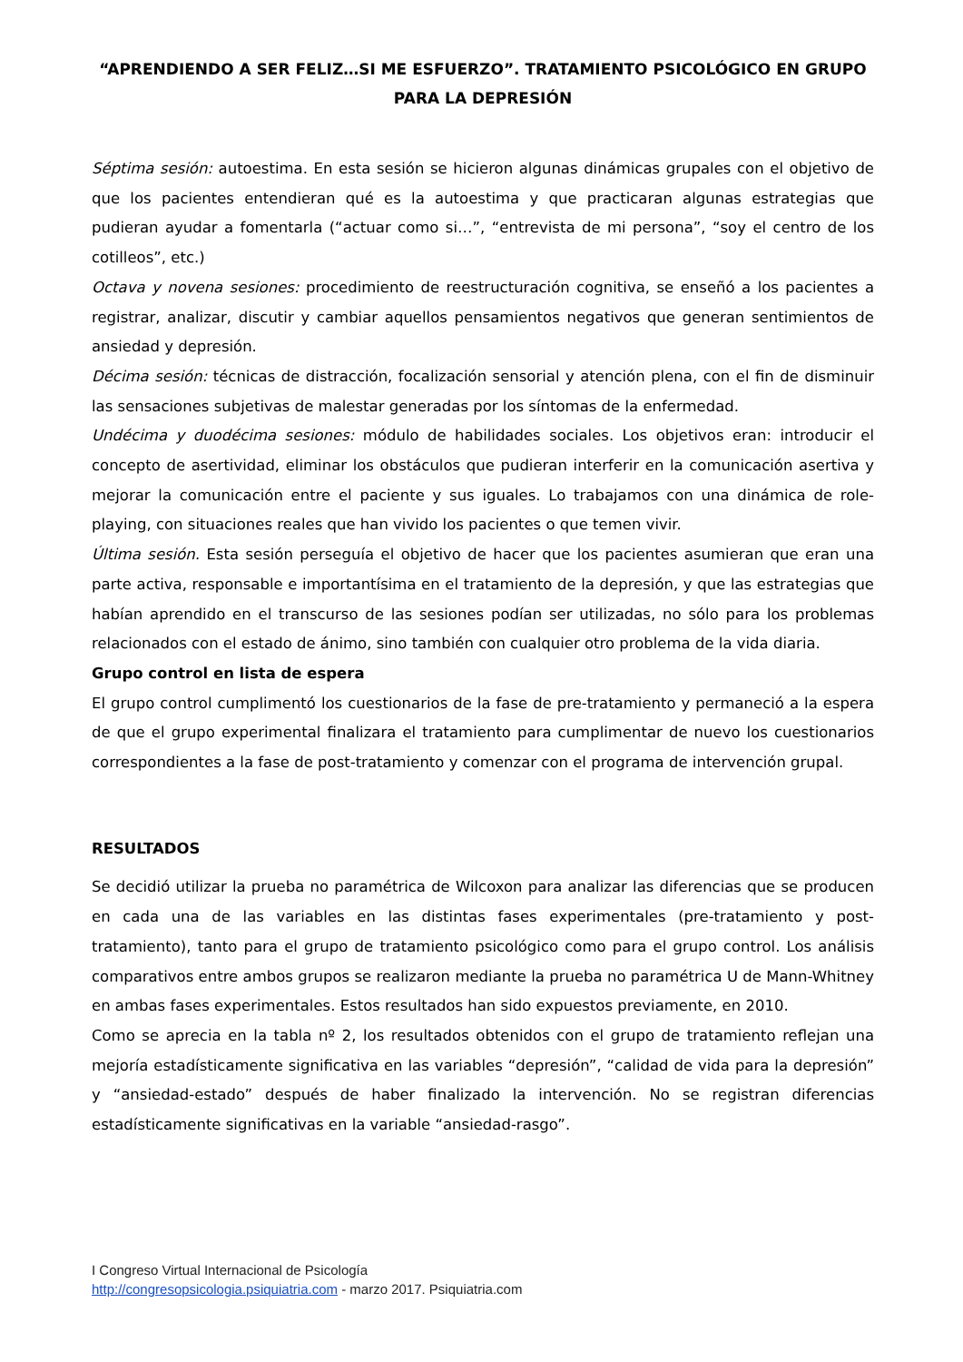“APRENDIENDO A SER FELIZ…SI ME ESFUERZO”. TRATAMIENTO PSICOLÓGICO EN GRUPO PARA LA DEPRESIÓN
Séptima sesión: autoestima. En esta sesión se hicieron algunas dinámicas grupales con el objetivo de que los pacientes entendieran qué es la autoestima y que practicaran algunas estrategias que pudieran ayudar a fomentarla (“actuar como si…”, “entrevista de mi persona”, “soy el centro de los cotilleos”, etc.)
Octava y novena sesiones: procedimiento de reestructuración cognitiva, se enseñó a los pacientes a registrar, analizar, discutir y cambiar aquellos pensamientos negativos que generan sentimientos de ansiedad y depresión.
Décima sesión: técnicas de distracción, focalización sensorial y atención plena, con el fin de disminuir las sensaciones subjetivas de malestar generadas por los síntomas de la enfermedad.
Undécima y duodécima sesiones: módulo de habilidades sociales. Los objetivos eran: introducir el concepto de asertividad, eliminar los obstáculos que pudieran interferir en la comunicación asertiva y mejorar la comunicación entre el paciente y sus iguales. Lo trabajamos con una dinámica de role-playing, con situaciones reales que han vivido los pacientes o que temen vivir.
Última sesión. Esta sesión perseguía el objetivo de hacer que los pacientes asumieran que eran una parte activa, responsable e importantísima en el tratamiento de la depresión, y que las estrategias que habían aprendido en el transcurso de las sesiones podían ser utilizadas, no sólo para los problemas relacionados con el estado de ánimo, sino también con cualquier otro problema de la vida diaria.
Grupo control en lista de espera
El grupo control cumplimentó los cuestionarios de la fase de pre-tratamiento y permaneció a la espera de que el grupo experimental finalizara el tratamiento para cumplimentar de nuevo los cuestionarios correspondientes a la fase de post-tratamiento y comenzar con el programa de intervención grupal.
RESULTADOS
Se decidió utilizar la prueba no paramétrica de Wilcoxon para analizar las diferencias que se producen en cada una de las variables en las distintas fases experimentales (pre-tratamiento y post-tratamiento), tanto para el grupo de tratamiento psicológico como para el grupo control. Los análisis comparativos entre ambos grupos se realizaron mediante la prueba no paramétrica U de Mann-Whitney en ambas fases experimentales. Estos resultados han sido expuestos previamente, en 2010.
Como se aprecia en la tabla nº 2, los resultados obtenidos con el grupo de tratamiento reflejan una mejoría estadísticamente significativa en las variables “depresión”, “calidad de vida para la depresión” y “ansiedad-estado” después de haber finalizado la intervención. No se registran diferencias estadísticamente significativas en la variable “ansiedad-rasgo”.
I Congreso Virtual Internacional de Psicología
http://congresopsicologia.psiquiatria.com - marzo 2017. Psiquiatria.com